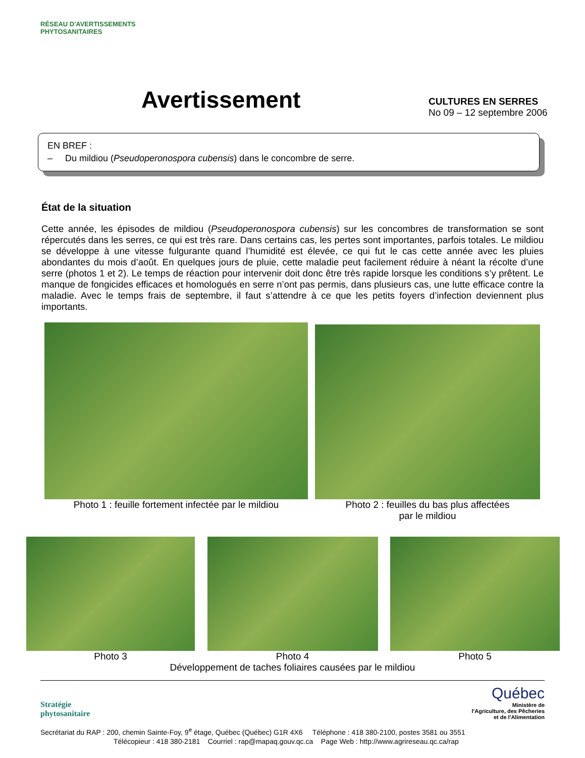RÉSEAU D'AVERTISSEMENTS PHYTOSANITAIRES
Avertissement
CULTURES EN SERRES
No 09 – 12 septembre 2006
EN BREF :
– Du mildiou (Pseudoperonospora cubensis) dans le concombre de serre.
État de la situation
Cette année, les épisodes de mildiou (Pseudoperonospora cubensis) sur les concombres de transformation se sont répercutés dans les serres, ce qui est très rare. Dans certains cas, les pertes sont importantes, parfois totales. Le mildiou se développe à une vitesse fulgurante quand l’humidité est élevée, ce qui fut le cas cette année avec les pluies abondantes du mois d’août. En quelques jours de pluie, cette maladie peut facilement réduire à néant la récolte d’une serre (photos 1 et 2). Le temps de réaction pour intervenir doit donc être très rapide lorsque les conditions s’y prêtent. Le manque de fongicides efficaces et homologués en serre n’ont pas permis, dans plusieurs cas, une lutte efficace contre la maladie. Avec le temps frais de septembre, il faut s’attendre à ce que les petits foyers d’infection deviennent plus importants.
Photo 1 : feuille fortement infectée par le mildiou
Photo 2 : feuilles du bas plus affectées
par le mildiou
Photo 3 Photo 4 Photo 5
Développement de taches foliaires causées par le mildiou
Stratégie
phytosanitaire
Québec
Ministère de
l'Agriculture, des Pêcheries
et de l'Alimentation
Secrétariat du RAP : 200, chemin Sainte-Foy, 9<sup>e</sup> étage, Québec (Québec) G1R 4X6 Téléphone : 418 380-2100, postes 3581 ou 3551
Télécopieur : 418 380-2181 Courriel : rap@mapaq.gouv.qc.ca Page Web : http://www.agrireseau.qc.ca/rap